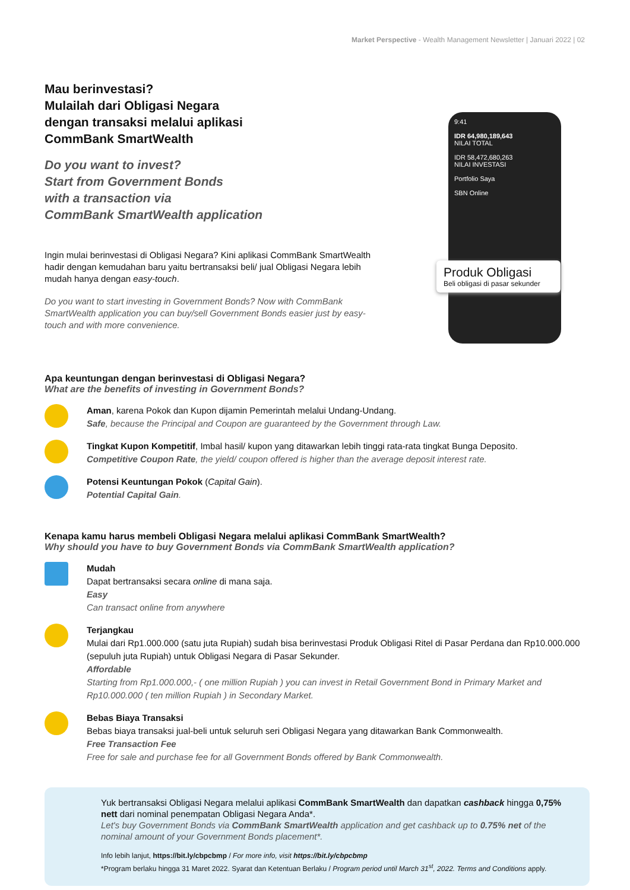Market Perspective - Wealth Management Newsletter | Januari 2022 | 02
Mau berinvestasi?
Mulailah dari Obligasi Negara
dengan transaksi melalui aplikasi
CommBank SmartWealth
Do you want to invest?
Start from Government Bonds
with a transaction via
CommBank SmartWealth application
Ingin mulai berinvestasi di Obligasi Negara? Kini aplikasi CommBank SmartWealth hadir dengan kemudahan baru yaitu bertransaksi beli/ jual Obligasi Negara lebih mudah hanya dengan easy-touch.
Do you want to start investing in Government Bonds? Now with CommBank SmartWealth application you can buy/sell Government Bonds easier just by easy-touch and with more convenience.
9:41
IDR 64,980,189,643
NILAI TOTAL
IDR 58,472,680,263
NILAI INVESTASI
Portfolio Saya
SBN Online
Produk Obligasi
Beli obligasi di pasar sekunder
Apa keuntungan dengan berinvestasi di Obligasi Negara?
What are the benefits of investing in Government Bonds?
Aman, karena Pokok dan Kupon dijamin Pemerintah melalui Undang-Undang.
Safe, because the Principal and Coupon are guaranteed by the Government through Law.
Tingkat Kupon Kompetitif, Imbal hasil/ kupon yang ditawarkan lebih tinggi rata-rata tingkat Bunga Deposito.
Competitive Coupon Rate, the yield/ coupon offered is higher than the average deposit interest rate.
Potensi Keuntungan Pokok (Capital Gain).
Potential Capital Gain.
Kenapa kamu harus membeli Obligasi Negara melalui aplikasi CommBank SmartWealth?
Why should you have to buy Government Bonds via CommBank SmartWealth application?
Mudah
Dapat bertransaksi secara online di mana saja.
Easy
Can transact online from anywhere
Terjangkau
Mulai dari Rp1.000.000 (satu juta Rupiah) sudah bisa berinvestasi Produk Obligasi Ritel di Pasar Perdana dan Rp10.000.000 (sepuluh juta Rupiah) untuk Obligasi Negara di Pasar Sekunder.
Affordable
Starting from Rp1.000.000,- ( one million Rupiah ) you can invest in Retail Government Bond in Primary Market and Rp10.000.000 ( ten million Rupiah ) in Secondary Market.
Bebas Biaya Transaksi
Bebas biaya transaksi jual-beli untuk seluruh seri Obligasi Negara yang ditawarkan Bank Commonwealth.
Free Transaction Fee
Free for sale and purchase fee for all Government Bonds offered by Bank Commonwealth.
Yuk bertransaksi Obligasi Negara melalui aplikasi CommBank SmartWealth dan dapatkan cashback hingga 0,75% nett dari nominal penempatan Obligasi Negara Anda*.
Let's buy Government Bonds via CommBank SmartWealth application and get cashback up to 0.75% net of the nominal amount of your Government Bonds placement*.
Info lebih lanjut, https://bit.ly/cbpcbmp / For more info, visit https://bit.ly/cbpcbmp
*Program berlaku hingga 31 Maret 2022. Syarat dan Ketentuan Berlaku / Program period until March 31<sup>st</sup>, 2022. Terms and Conditions apply.